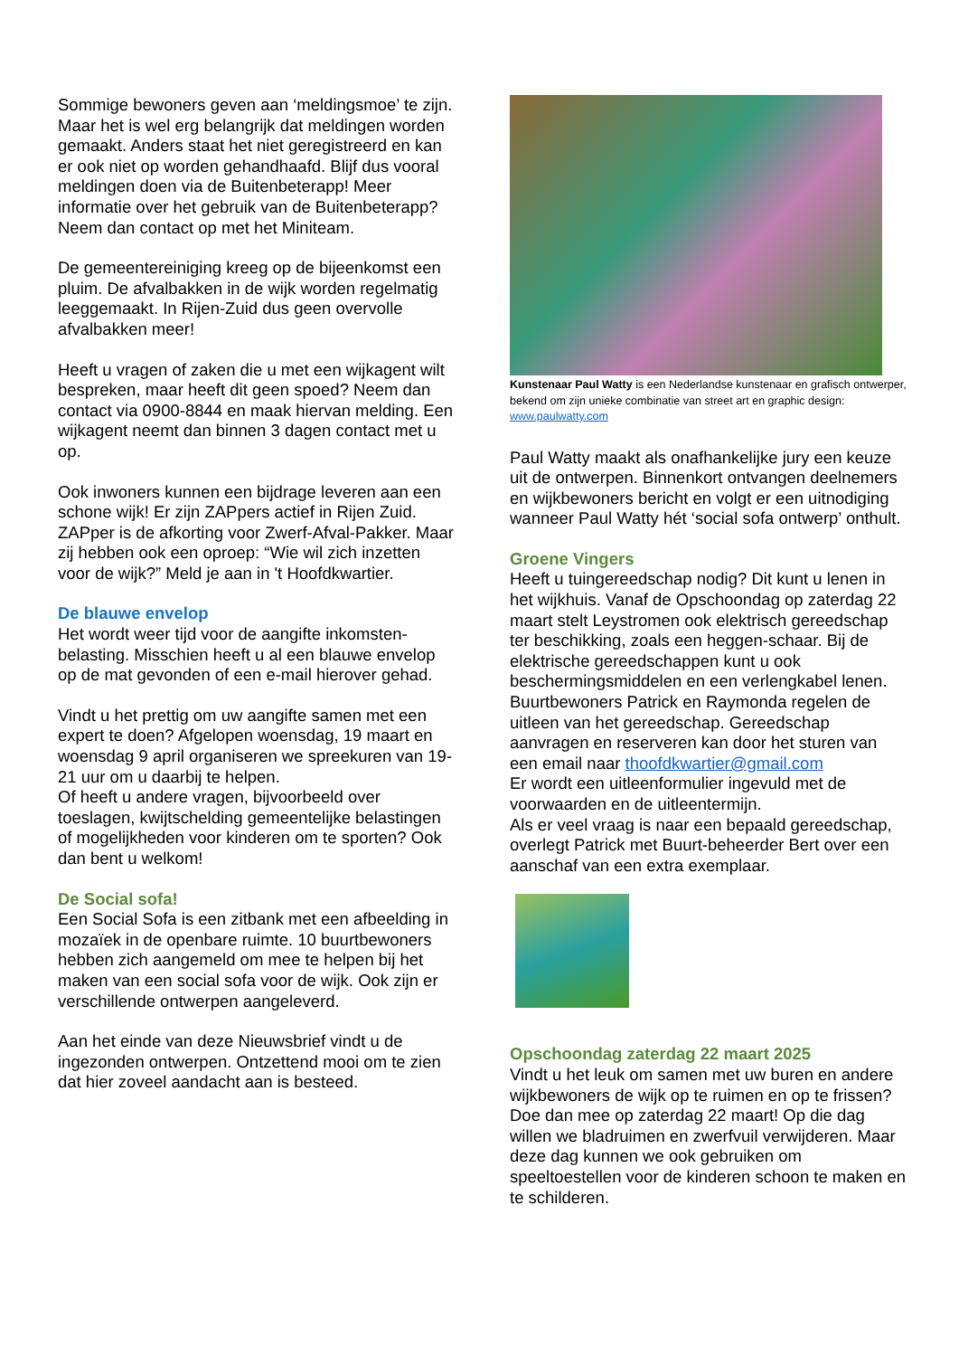Sommige bewoners geven aan ‘meldingsmoe’ te zijn. Maar het is wel erg belangrijk dat meldingen worden gemaakt. Anders staat het niet geregistreerd en kan er ook niet op worden gehandhaafd. Blijf dus vooral meldingen doen via de Buitenbeterapp! Meer informatie over het gebruik van de Buitenbeterapp? Neem dan contact op met het Miniteam.
De gemeentereiniging kreeg op de bijeenkomst een pluim. De afvalbakken in de wijk worden regelmatig leeggemaakt. In Rijen-Zuid dus geen overvolle afvalbakken meer!
Heeft u vragen of zaken die u met een wijkagent wilt bespreken, maar heeft dit geen spoed? Neem dan contact via 0900-8844 en maak hiervan melding. Een wijkagent neemt dan binnen 3 dagen contact met u op.
Ook inwoners kunnen een bijdrage leveren aan een schone wijk! Er zijn ZAPpers actief in Rijen Zuid. ZAPper is de afkorting voor Zwerf-Afval-Pakker. Maar zij hebben ook een oproep: “Wie wil zich inzetten voor de wijk?” Meld je aan in 't Hoofdkwartier.
De blauwe envelop
Het wordt weer tijd voor de aangifte inkomsten-belasting. Misschien heeft u al een blauwe envelop op de mat gevonden of een e-mail hierover gehad.
Vindt u het prettig om uw aangifte samen met een expert te doen? Afgelopen woensdag, 19 maart en woensdag 9 april organiseren we spreekuren van 19-21 uur om u daarbij te helpen.
Of heeft u andere vragen, bijvoorbeeld over toeslagen, kwijtschelding gemeentelijke belastingen of mogelijkheden voor kinderen om te sporten? Ook dan bent u welkom!
De Social sofa!
Een Social Sofa is een zitbank met een afbeelding in mozaïek in de openbare ruimte. 10 buurtbewoners hebben zich aangemeld om mee te helpen bij het maken van een social sofa voor de wijk. Ook zijn er verschillende ontwerpen aangeleverd.
Aan het einde van deze Nieuwsbrief vindt u de ingezonden ontwerpen. Ontzettend mooi om te zien dat hier zoveel aandacht aan is besteed.
Kunstenaar Paul Watty is een Nederlandse kunstenaar en grafisch ontwerper, bekend om zijn unieke combinatie van street art en graphic design: www.paulwatty.com
Paul Watty maakt als onafhankelijke jury een keuze uit de ontwerpen. Binnenkort ontvangen deelnemers en wijkbewoners bericht en volgt er een uitnodiging wanneer Paul Watty hét ‘social sofa ontwerp’ onthult.
Groene Vingers
Heeft u tuingereedschap nodig? Dit kunt u lenen in het wijkhuis. Vanaf de Opschoondag op zaterdag 22 maart stelt Leystromen ook elektrisch gereedschap ter beschikking, zoals een heggen-schaar. Bij de elektrische gereedschappen kunt u ook beschermingsmiddelen en een verlengkabel lenen.
Buurtbewoners Patrick en Raymonda regelen de uitleen van het gereedschap. Gereedschap aanvragen en reserveren kan door het sturen van een email naar thoofdkwartier@gmail.com
Er wordt een uitleenformulier ingevuld met de voorwaarden en de uitleentermijn.
Als er veel vraag is naar een bepaald gereedschap, overlegt Patrick met Buurt-beheerder Bert over een aanschaf van een extra exemplaar.
Opschoondag zaterdag 22 maart 2025
Vindt u het leuk om samen met uw buren en andere wijkbewoners de wijk op te ruimen en op te frissen? Doe dan mee op zaterdag 22 maart! Op die dag willen we bladruimen en zwerfvuil verwijderen. Maar deze dag kunnen we ook gebruiken om speeltoestellen voor de kinderen schoon te maken en te schilderen.